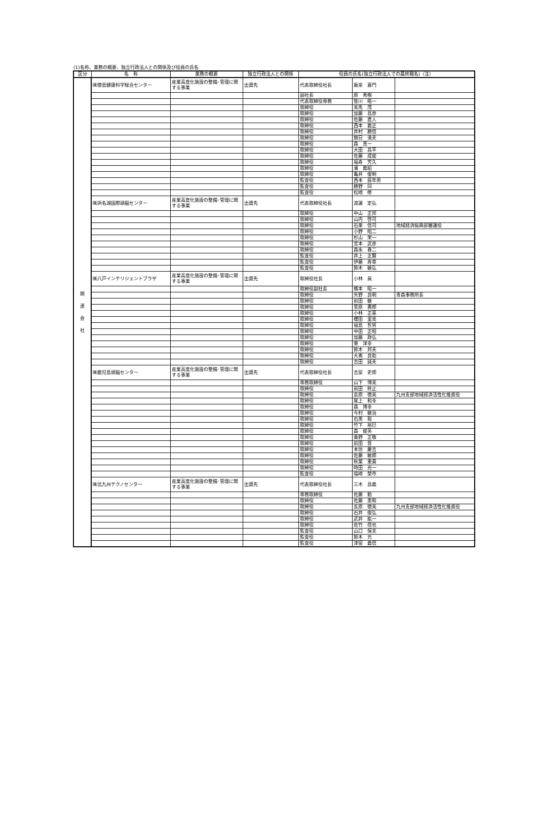(1)名称、業務の概要、独立行政法人との関係及び役員の氏名
| 区分 | 名 称 | 業務の概要 | 独立行政法人との関係 | 役員の氏名(独立行政法人での最終職名)（注） | | |
| --- | --- | --- | --- | --- | --- | --- |
| 関 連 会 社 | ㈱徳島健康科学総合センター | 産業高度化施設の整備･管理に関する事業 | 出資先 | 代表取締役社長 | 飯泉 嘉門 | |
| | | | | 副社長 | 原 秀樹 | |
| | | | | 代表取締役専務 | 笹川 皓一 | |
| | | | | 取締役 | 美馬 茂 | |
| | | | | 取締役 | 加藤 昌彦 | |
| | | | | 取締役 | 佐藤 直人 | |
| | | | | 取締役 | 西本 義正 | |
| | | | | 取締役 | 井村 勝信 | |
| | | | | 取締役 | 朝日 満夫 | |
| | | | | 取締役 | 森 真一 | |
| | | | | 取締役 | 大田 昌平 | |
| | | | | 取締役 | 佐藤 成俊 | |
| | | | | 取締役 | 福寿 芳久 | |
| | | | | 取締役 | 濱 義紹 | |
| | | | | 取締役 | 亀井 俊明 | |
| | | | | 監査役 | 西本 辰年男 | |
| | | | | 監査役 | 勝野 同 | |
| | | | | 監査役 | 松崎 修 | |
| | ㈱浜名湖国際頭脳センター | 産業高度化施設の整備･管理に関する事業 | 出資先 | 代表取締役社長 | 渡邊 定弘 | |
| | | | | 取締役 | 中山 正邦 | |
| | | | | 取締役 | 山内 啓司 | |
| | | | | 取締役 | 石栗 信司 | 地域経済振興部審議役 |
| | | | | 取締役 | 小野 昭二 | |
| | | | | 取締役 | 杉山 栄一 | |
| | | | | 取締役 | 宮本 武彦 | |
| | | | | 取締役 | 森永 春二 | |
| | | | | 監査役 | 井上 正賢 | |
| | | | | 監査役 | 伊藤 寿章 | |
| | | | | 監査役 | 鈴木 敏弘 | |
| | ㈱八戸インテリジェントプラザ | 産業高度化施設の整備･管理に関する事業 | 出資先 | 取締役社長 | 小林 眞 | |
| | | | | 取締役副社長 | 橋本 昭一 | |
| | | | | 取締役 | 矢野 良明 | 青森事務所長 |
| | | | | 取締役 | 前田 敏 | |
| | | | | 取締役 | 菅原 壽郎 | |
| | | | | 取締役 | 小林 正基 | |
| | | | | 取締役 | 櫻田 里美 | |
| | | | | 取締役 | 福島 哲男 | |
| | | | | 取締役 | 中田 正昭 | |
| | | | | 取締役 | 加藤 政弘 | |
| | | | | 取締役 | 東 洋幸 | |
| | | | | 取締役 | 鈴木 邦夫 | |
| | | | | 取締役 | 大嶌 良助 | |
| | | | | 取締役 | 吉田 誠夫 | |
| | ㈱鹿児島頭脳センター | 産業高度化施設の整備･管理に関する事業 | 出資先 | 代表取締役社長 | 吉留 史郎 | |
| | | | | 専務取締役 | 山下 博美 | |
| | | | | 取締役 | 前田 終止 | |
| | | | | 取締役 | 長原 徳美 | 九州支部地域経済活性化推進役 |
| | | | | 取締役 | 尾上 和幸 | |
| | | | | 取締役 | 森 博幸 | |
| | | | | 取締役 | 今村 敏治 | |
| | | | | 取締役 | 石黒 聡 | |
| | | | | 取締役 | 竹下 裕巳 | |
| | | | | 取締役 | 森 俊英 | |
| | | | | 取締役 | 桑野 正敬 | |
| | | | | 取締役 | 前田 晋 | |
| | | | | 取締役 | 本坊 慶吉 | |
| | | | | 取締役 | 佐藤 敏郎 | |
| | | | | 取締役 | 秋葉 重貴 | |
| | | | | 取締役 | 時田 光一 | |
| | | | | 監査役 | 福崎 榮市 | |
| | ㈱北九州テクノセンター | 産業高度化施設の整備･管理に関する事業 | 出資先 | 代表取締役社長 | 三木 昌義 | |
| | | | | 専務取締役 | 佐藤 勤 | |
| | | | | 取締役 | 佐藤 恵和 | |
| | | | | 取締役 | 長原 徳美 | 九州支部地域経済活性化推進役 |
| | | | | 取締役 | 石井 俊弘 | |
| | | | | 取締役 | 武井 紘一 | |
| | | | | 取締役 | 佐竹 信也 | |
| | | | | 監査役 | 山口 保夫 | |
| | | | | 監査役 | 鈴木 元 | |
| | | | | 監査役 | 津留 義信 | |